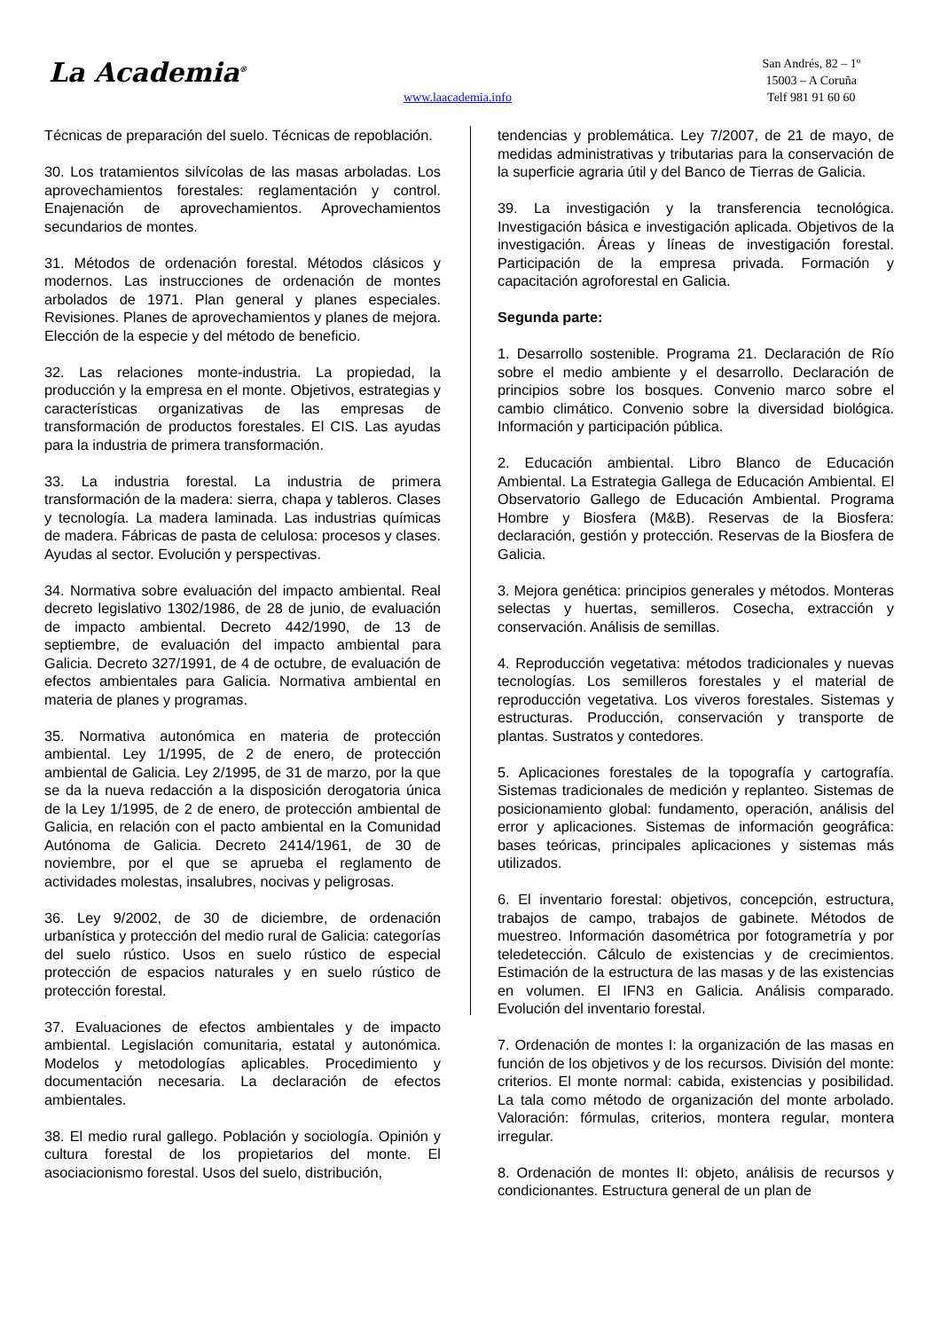La Academia<sup>®</sup>
www.laacademia.info
San Andrés, 82 – 1º
15003 – A Coruña
Telf 981 91 60 60
Técnicas de preparación del suelo. Técnicas de repoblación.
30. Los tratamientos silvícolas de las masas arboladas. Los aprovechamientos forestales: reglamentación y control. Enajenación de aprovechamientos. Aprovechamientos secundarios de montes.
31. Métodos de ordenación forestal. Métodos clásicos y modernos. Las instrucciones de ordenación de montes arbolados de 1971. Plan general y planes especiales. Revisiones. Planes de aprovechamientos y planes de mejora. Elección de la especie y del método de beneficio.
32. Las relaciones monte-industria. La propiedad, la producción y la empresa en el monte. Objetivos, estrategias y características organizativas de las empresas de transformación de productos forestales. El CIS. Las ayudas para la industria de primera transformación.
33. La industria forestal. La industria de primera transformación de la madera: sierra, chapa y tableros. Clases y tecnología. La madera laminada. Las industrias químicas de madera. Fábricas de pasta de celulosa: procesos y clases. Ayudas al sector. Evolución y perspectivas.
34. Normativa sobre evaluación del impacto ambiental. Real decreto legislativo 1302/1986, de 28 de junio, de evaluación de impacto ambiental. Decreto 442/1990, de 13 de septiembre, de evaluación del impacto ambiental para Galicia. Decreto 327/1991, de 4 de octubre, de evaluación de efectos ambientales para Galicia. Normativa ambiental en materia de planes y programas.
35. Normativa autonómica en materia de protección ambiental. Ley 1/1995, de 2 de enero, de protección ambiental de Galicia. Ley 2/1995, de 31 de marzo, por la que se da la nueva redacción a la disposición derogatoria única de la Ley 1/1995, de 2 de enero, de protección ambiental de Galicia, en relación con el pacto ambiental en la Comunidad Autónoma de Galicia. Decreto 2414/1961, de 30 de noviembre, por el que se aprueba el reglamento de actividades molestas, insalubres, nocivas y peligrosas.
36. Ley 9/2002, de 30 de diciembre, de ordenación urbanística y protección del medio rural de Galicia: categorías del suelo rústico. Usos en suelo rústico de especial protección de espacios naturales y en suelo rústico de protección forestal.
37. Evaluaciones de efectos ambientales y de impacto ambiental. Legislación comunitaria, estatal y autonómica. Modelos y metodologías aplicables. Procedimiento y documentación necesaria. La declaración de efectos ambientales.
38. El medio rural gallego. Población y sociología. Opinión y cultura forestal de los propietarios del monte. El asociacionismo forestal. Usos del suelo, distribución,
tendencias y problemática. Ley 7/2007, de 21 de mayo, de medidas administrativas y tributarias para la conservación de la superficie agraria útil y del Banco de Tierras de Galicia.
39. La investigación y la transferencia tecnológica. Investigación básica e investigación aplicada. Objetivos de la investigación. Áreas y líneas de investigación forestal. Participación de la empresa privada. Formación y capacitación agroforestal en Galicia.
Segunda parte:
1. Desarrollo sostenible. Programa 21. Declaración de Río sobre el medio ambiente y el desarrollo. Declaración de principios sobre los bosques. Convenio marco sobre el cambio climático. Convenio sobre la diversidad biológica. Información y participación pública.
2. Educación ambiental. Libro Blanco de Educación Ambiental. La Estrategia Gallega de Educación Ambiental. El Observatorio Gallego de Educación Ambiental. Programa Hombre y Biosfera (M&B). Reservas de la Biosfera: declaración, gestión y protección. Reservas de la Biosfera de Galicia.
3. Mejora genética: principios generales y métodos. Monteras selectas y huertas, semilleros. Cosecha, extracción y conservación. Análisis de semillas.
4. Reproducción vegetativa: métodos tradicionales y nuevas tecnologías. Los semilleros forestales y el material de reproducción vegetativa. Los viveros forestales. Sistemas y estructuras. Producción, conservación y transporte de plantas. Sustratos y contedores.
5. Aplicaciones forestales de la topografía y cartografía. Sistemas tradicionales de medición y replanteo. Sistemas de posicionamiento global: fundamento, operación, análisis del error y aplicaciones. Sistemas de información geográfica: bases teóricas, principales aplicaciones y sistemas más utilizados.
6. El inventario forestal: objetivos, concepción, estructura, trabajos de campo, trabajos de gabinete. Métodos de muestreo. Información dasométrica por fotogrametría y por teledetección. Cálculo de existencias y de crecimientos. Estimación de la estructura de las masas y de las existencias en volumen. El IFN3 en Galicia. Análisis comparado. Evolución del inventario forestal.
7. Ordenación de montes I: la organización de las masas en función de los objetivos y de los recursos. División del monte: criterios. El monte normal: cabida, existencias y posibilidad. La tala como método de organización del monte arbolado. Valoración: fórmulas, criterios, montera regular, montera irregular.
8. Ordenación de montes II: objeto, análisis de recursos y condicionantes. Estructura general de un plan de